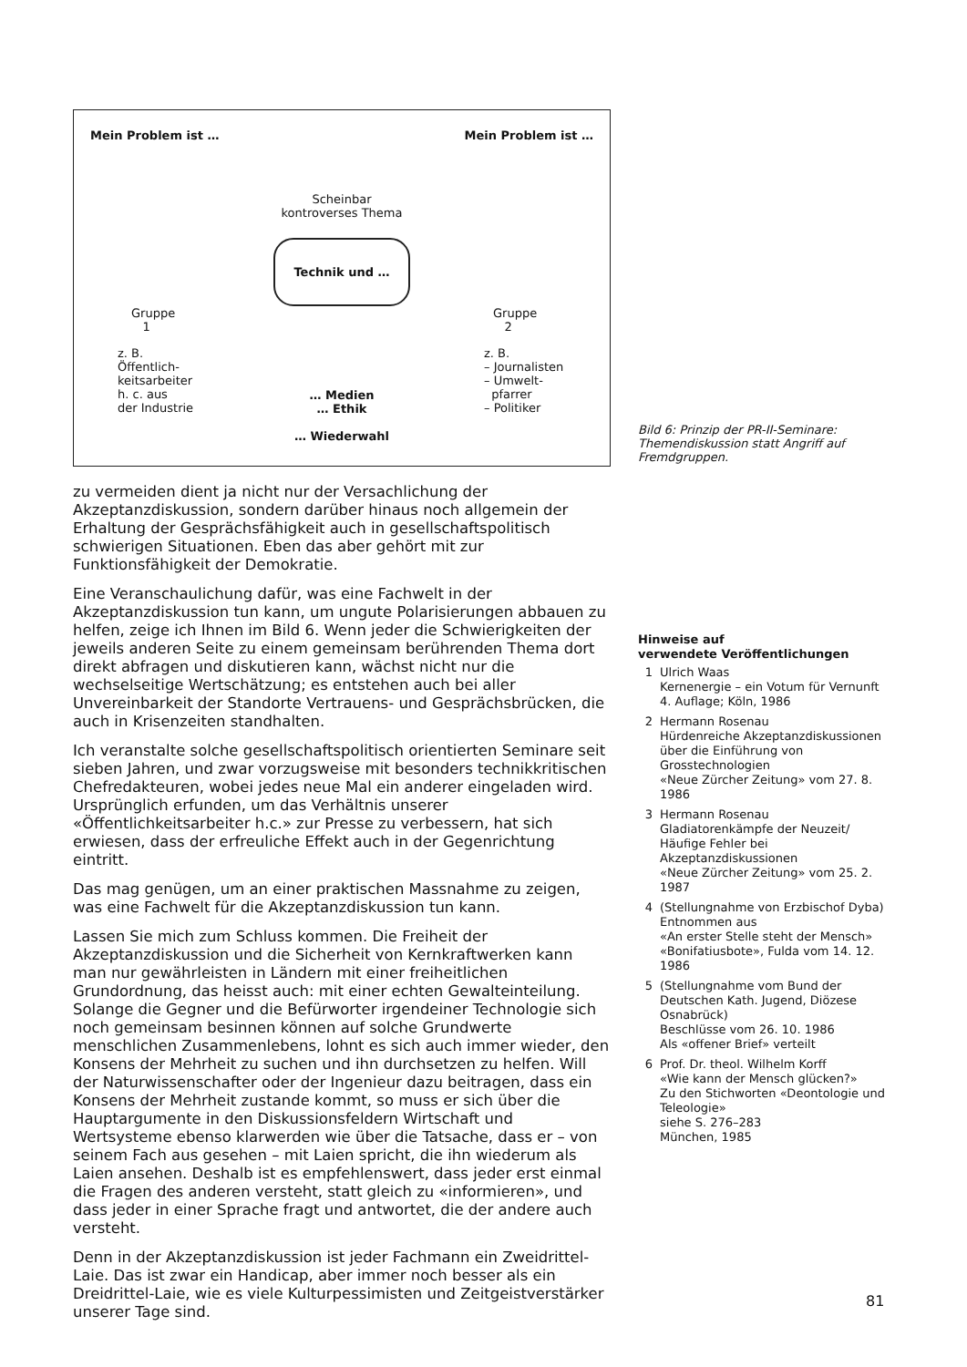Mein Problem ist …
Gruppe
1
z. B.
Öffentlich-
keitsarbeiter
h. c. aus
der Industrie
Scheinbar
kontroverses Thema
Technik und …
… Medien
… Ethik
… Wiederwahl
Mein Problem ist …
Gruppe
2
z. B.
– Journalisten
– Umwelt-
pfarrer
– Politiker
zu vermeiden dient ja nicht nur der Versachlichung der Akzeptanzdiskussion, sondern darüber hinaus noch allgemein der Erhaltung der Gesprächsfähigkeit auch in gesellschaftspolitisch schwierigen Situationen. Eben das aber gehört mit zur Funktionsfähigkeit der Demokratie.
Eine Veranschaulichung dafür, was eine Fachwelt in der Akzeptanzdiskussion tun kann, um ungute Polarisierungen abbauen zu helfen, zeige ich Ihnen im Bild 6. Wenn jeder die Schwierigkeiten der jeweils anderen Seite zu einem gemeinsam berührenden Thema dort direkt abfragen und diskutieren kann, wächst nicht nur die wechselseitige Wertschätzung; es entstehen auch bei aller Unvereinbarkeit der Standorte Vertrauens- und Gesprächsbrücken, die auch in Krisenzeiten standhalten.
Ich veranstalte solche gesellschaftspolitisch orientierten Seminare seit sieben Jahren, und zwar vorzugsweise mit besonders technikkritischen Chefredakteuren, wobei jedes neue Mal ein anderer eingeladen wird. Ursprünglich erfunden, um das Verhältnis unserer «Öffentlichkeitsarbeiter h.c.» zur Presse zu verbessern, hat sich erwiesen, dass der erfreuliche Effekt auch in der Gegenrichtung eintritt.
Das mag genügen, um an einer praktischen Massnahme zu zeigen, was eine Fachwelt für die Akzeptanzdiskussion tun kann.
Lassen Sie mich zum Schluss kommen. Die Freiheit der Akzeptanzdiskussion und die Sicherheit von Kernkraftwerken kann man nur gewährleisten in Ländern mit einer freiheitlichen Grundordnung, das heisst auch: mit einer echten Gewalteinteilung. Solange die Gegner und die Befürworter irgendeiner Technologie sich noch gemeinsam besinnen können auf solche Grundwerte menschlichen Zusammenlebens, lohnt es sich auch immer wieder, den Konsens der Mehrheit zu suchen und ihn durchsetzen zu helfen. Will der Naturwissenschafter oder der Ingenieur dazu beitragen, dass ein Konsens der Mehrheit zustande kommt, so muss er sich über die Hauptargumente in den Diskussionsfeldern Wirtschaft und Wertsysteme ebenso klarwerden wie über die Tatsache, dass er – von seinem Fach aus gesehen – mit Laien spricht, die ihn wiederum als Laien ansehen. Deshalb ist es empfehlenswert, dass jeder erst einmal die Fragen des anderen versteht, statt gleich zu «informieren», und dass jeder in einer Sprache fragt und antwortet, die der andere auch versteht.
Denn in der Akzeptanzdiskussion ist jeder Fachmann ein Zweidrittel-Laie. Das ist zwar ein Handicap, aber immer noch besser als ein Dreidrittel-Laie, wie es viele Kulturpessimisten und Zeitgeistverstärker unserer Tage sind.
Bild 6: Prinzip der PR-II-Seminare: Themendiskussion statt Angriff auf Fremdgruppen.
Hinweise auf
verwendete Veröffentlichungen
1 Ulrich Waas
Kernenergie – ein Votum für Vernunft
4. Auflage; Köln, 1986
2 Hermann Rosenau
Hürdenreiche Akzeptanzdiskussionen über die Einführung von Grosstechnologien
«Neue Zürcher Zeitung» vom 27. 8. 1986
3 Hermann Rosenau
Gladiatorenkämpfe der Neuzeit/ Häufige Fehler bei Akzeptanzdiskussionen
«Neue Zürcher Zeitung» vom 25. 2. 1987
4 (Stellungnahme von Erzbischof Dyba)
Entnommen aus
«An erster Stelle steht der Mensch» «Bonifatiusbote», Fulda vom 14. 12. 1986
5 (Stellungnahme vom Bund der Deutschen Kath. Jugend, Diözese Osnabrück)
Beschlüsse vom 26. 10. 1986
Als «offener Brief» verteilt
6 Prof. Dr. theol. Wilhelm Korff
«Wie kann der Mensch glücken?»
Zu den Stichworten «Deontologie und Teleologie»
siehe S. 276–283
München, 1985
81